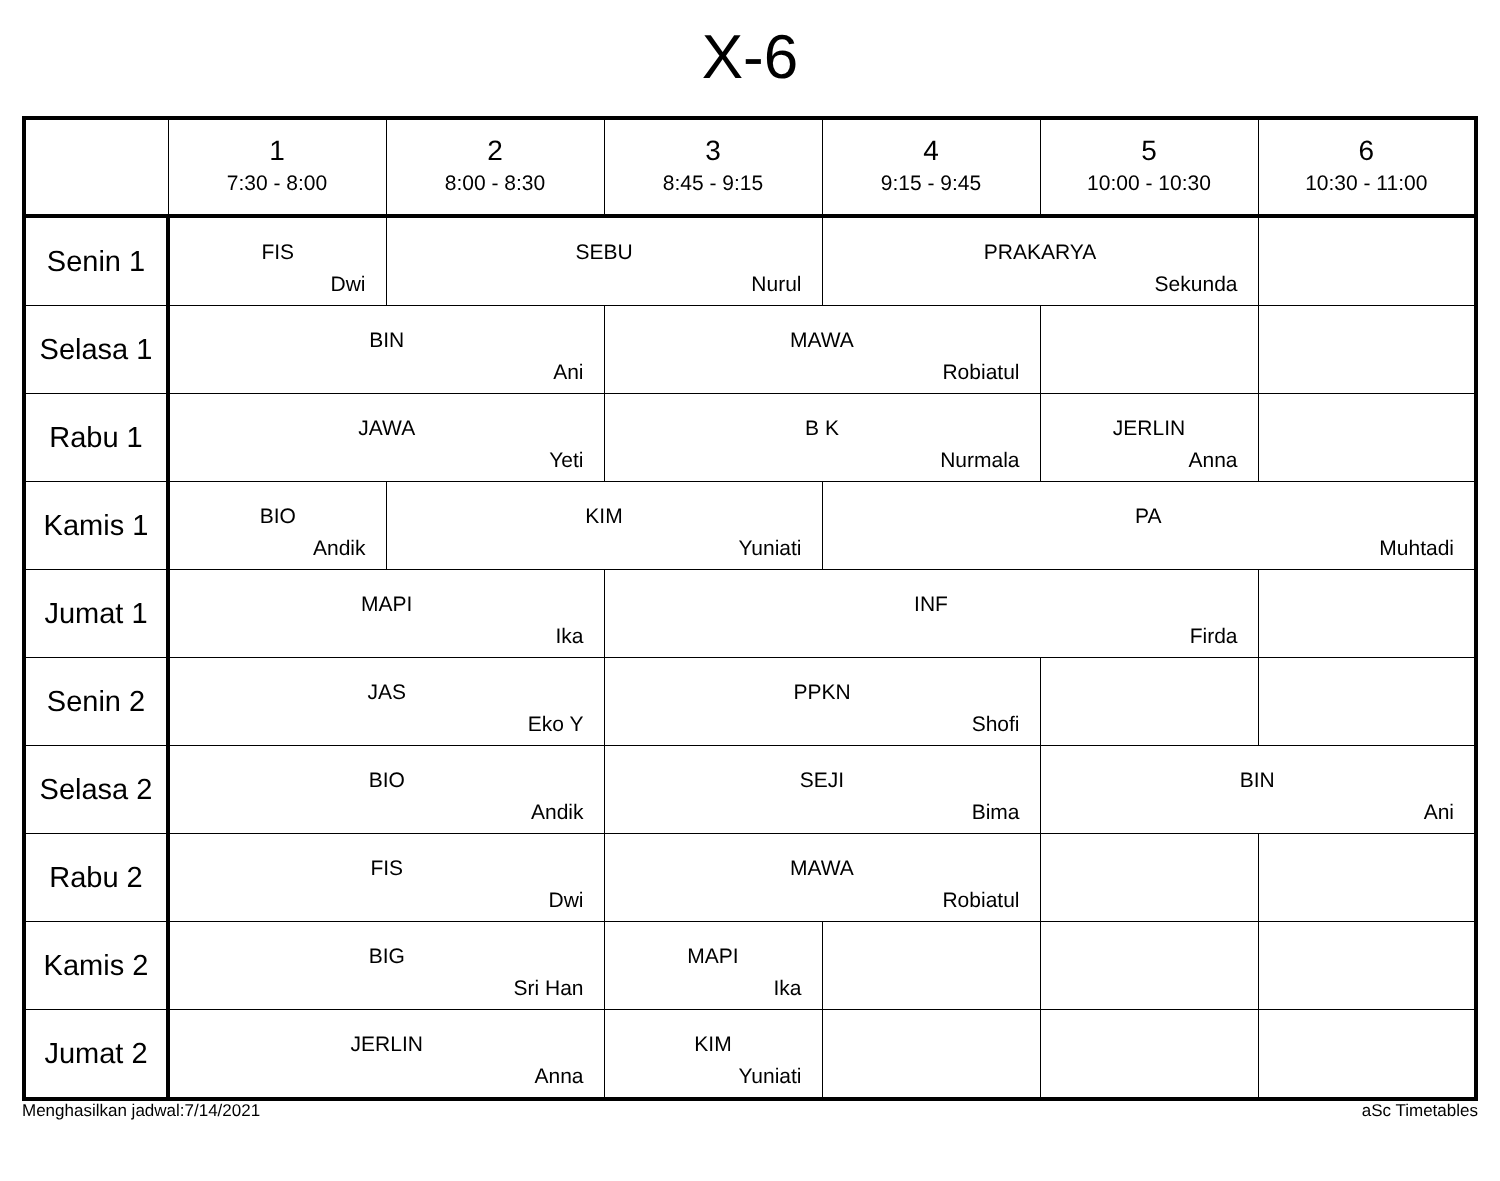X-6
| | 1 7:30 - 8:00 | 2 8:00 - 8:30 | 3 8:45 - 9:15 | 4 9:15 - 9:45 | 5 10:00 - 10:30 | 6 10:30 - 11:00 |
| --- | --- | --- | --- | --- | --- | --- |
| Senin 1 | FIS Dwi | SEBU Nurul | | PRAKARYA Sekunda | | |
| Selasa 1 | BIN Ani | | MAWA Robiatul | | | |
| Rabu 1 | JAWA Yeti | | B K Nurmala | | JERLIN Anna | |
| Kamis 1 | BIO Andik | KIM Yuniati | | PA Muhtadi | | |
| Jumat 1 | MAPI Ika | | INF Firda | | | |
| Senin 2 | JAS Eko Y | | PPKN Shofi | | | |
| Selasa 2 | BIO Andik | | SEJI Bima | | BIN Ani | |
| Rabu 2 | FIS Dwi | | MAWA Robiatul | | | |
| Kamis 2 | BIG Sri Han | | MAPI Ika | | | |
| Jumat 2 | JERLIN Anna | | KIM Yuniati | | | |
Menghasilkan jadwal:7/14/2021 aSc Timetables